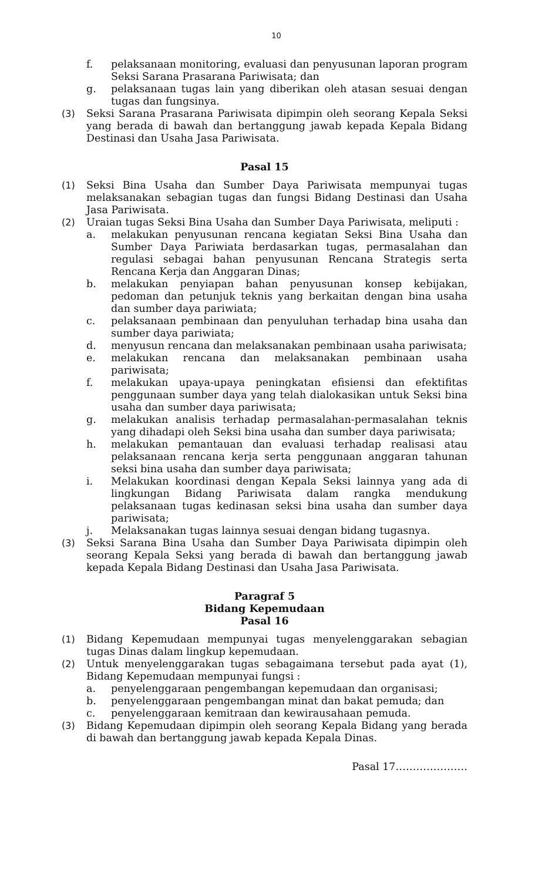10
f. pelaksanaan monitoring, evaluasi dan penyusunan laporan program Seksi Sarana Prasarana Pariwisata; dan
g. pelaksanaan tugas lain yang diberikan oleh atasan sesuai dengan tugas dan fungsinya.
(3) Seksi Sarana Prasarana Pariwisata dipimpin oleh seorang Kepala Seksi yang berada di bawah dan bertanggung jawab kepada Kepala Bidang Destinasi dan Usaha Jasa Pariwisata.
Pasal 15
(1) Seksi Bina Usaha dan Sumber Daya Pariwisata mempunyai tugas melaksanakan sebagian tugas dan fungsi Bidang Destinasi dan Usaha Jasa Pariwisata.
(2) Uraian tugas Seksi Bina Usaha dan Sumber Daya Pariwisata, meliputi :
a. melakukan penyusunan rencana kegiatan Seksi Bina Usaha dan Sumber Daya Pariwiata berdasarkan tugas, permasalahan dan regulasi sebagai bahan penyusunan Rencana Strategis serta Rencana Kerja dan Anggaran Dinas;
b. melakukan penyiapan bahan penyusunan konsep kebijakan, pedoman dan petunjuk teknis yang berkaitan dengan bina usaha dan sumber daya pariwiata;
c. pelaksanaan pembinaan dan penyuluhan terhadap bina usaha dan sumber daya pariwiata;
d. menyusun rencana dan melaksanakan pembinaan usaha pariwisata;
e. melakukan rencana dan melaksanakan pembinaan usaha pariwisata;
f. melakukan upaya-upaya peningkatan efisiensi dan efektifitas penggunaan sumber daya yang telah dialokasikan untuk Seksi bina usaha dan sumber daya pariwisata;
g. melakukan analisis terhadap permasalahan-permasalahan teknis yang dihadapi oleh Seksi bina usaha dan sumber daya pariwisata;
h. melakukan pemantauan dan evaluasi terhadap realisasi atau pelaksanaan rencana kerja serta penggunaan anggaran tahunan seksi bina usaha dan sumber daya pariwisata;
i. Melakukan koordinasi dengan Kepala Seksi lainnya yang ada di lingkungan Bidang Pariwisata dalam rangka mendukung pelaksanaan tugas kedinasan seksi bina usaha dan sumber daya pariwisata;
j. Melaksanakan tugas lainnya sesuai dengan bidang tugasnya.
(3) Seksi Sarana Bina Usaha dan Sumber Daya Pariwisata dipimpin oleh seorang Kepala Seksi yang berada di bawah dan bertanggung jawab kepada Kepala Bidang Destinasi dan Usaha Jasa Pariwisata.
Paragraf 5
Bidang Kepemudaan
Pasal 16
(1) Bidang Kepemudaan mempunyai tugas menyelenggarakan sebagian tugas Dinas dalam lingkup kepemudaan.
(2) Untuk menyelenggarakan tugas sebagaimana tersebut pada ayat (1), Bidang Kepemudaan mempunyai fungsi :
a. penyelenggaraan pengembangan kepemudaan dan organisasi;
b. penyelenggaraan pengembangan minat dan bakat pemuda; dan
c. penyelenggaraan kemitraan dan kewirausahaan pemuda.
(3) Bidang Kepemudaan dipimpin oleh seorang Kepala Bidang yang berada di bawah dan bertanggung jawab kepada Kepala Dinas.
Pasal 17…………………